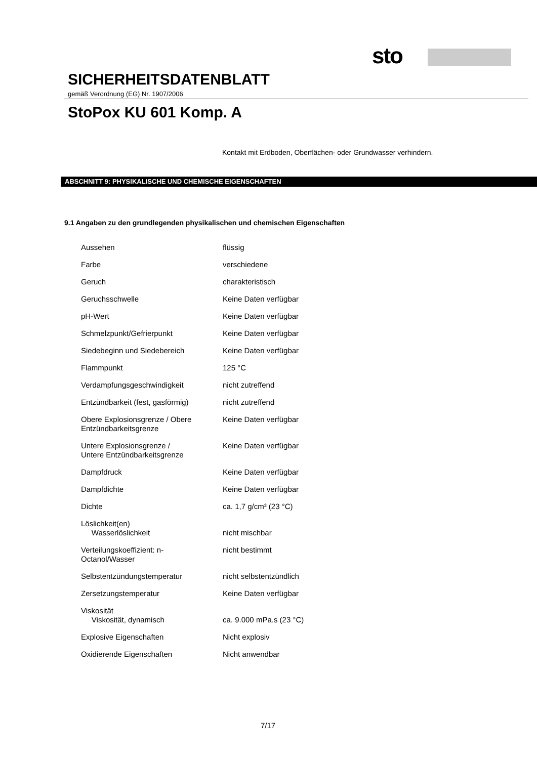sto
SICHERHEITSDATENBLATT
gemäß Verordnung (EG) Nr. 1907/2006
StoPox KU 601 Komp. A
Kontakt mit Erdboden, Oberflächen- oder Grundwasser verhindern.
ABSCHNITT 9: PHYSIKALISCHE UND CHEMISCHE EIGENSCHAFTEN
9.1 Angaben zu den grundlegenden physikalischen und chemischen Eigenschaften
| Aussehen | flüssig |
| Farbe | verschiedene |
| Geruch | charakteristisch |
| Geruchsschwelle | Keine Daten verfügbar |
| pH-Wert | Keine Daten verfügbar |
| Schmelzpunkt/Gefrierpunkt | Keine Daten verfügbar |
| Siedebeginn und Siedebereich | Keine Daten verfügbar |
| Flammpunkt | 125 °C |
| Verdampfungsgeschwindigkeit | nicht zutreffend |
| Entzündbarkeit (fest, gasförmig) | nicht zutreffend |
| Obere Explosionsgrenze / Obere Entzündbarkeitsgrenze | Keine Daten verfügbar |
| Untere Explosionsgrenze / Untere Entzündbarkeitsgrenze | Keine Daten verfügbar |
| Dampfdruck | Keine Daten verfügbar |
| Dampfdichte | Keine Daten verfügbar |
| Dichte | ca. 1,7 g/cm³ (23 °C) |
| Löslichkeit(en) Wasserlöslichkeit | nicht mischbar |
| Verteilungskoeffizient: n- Octanol/Wasser | nicht bestimmt |
| Selbstentzündungstemperatur | nicht selbstentzündlich |
| Zersetzungstemperatur | Keine Daten verfügbar |
| Viskosität Viskosität, dynamisch | ca. 9.000 mPa.s (23 °C) |
| Explosive Eigenschaften | Nicht explosiv |
| Oxidierende Eigenschaften | Nicht anwendbar |
7/17